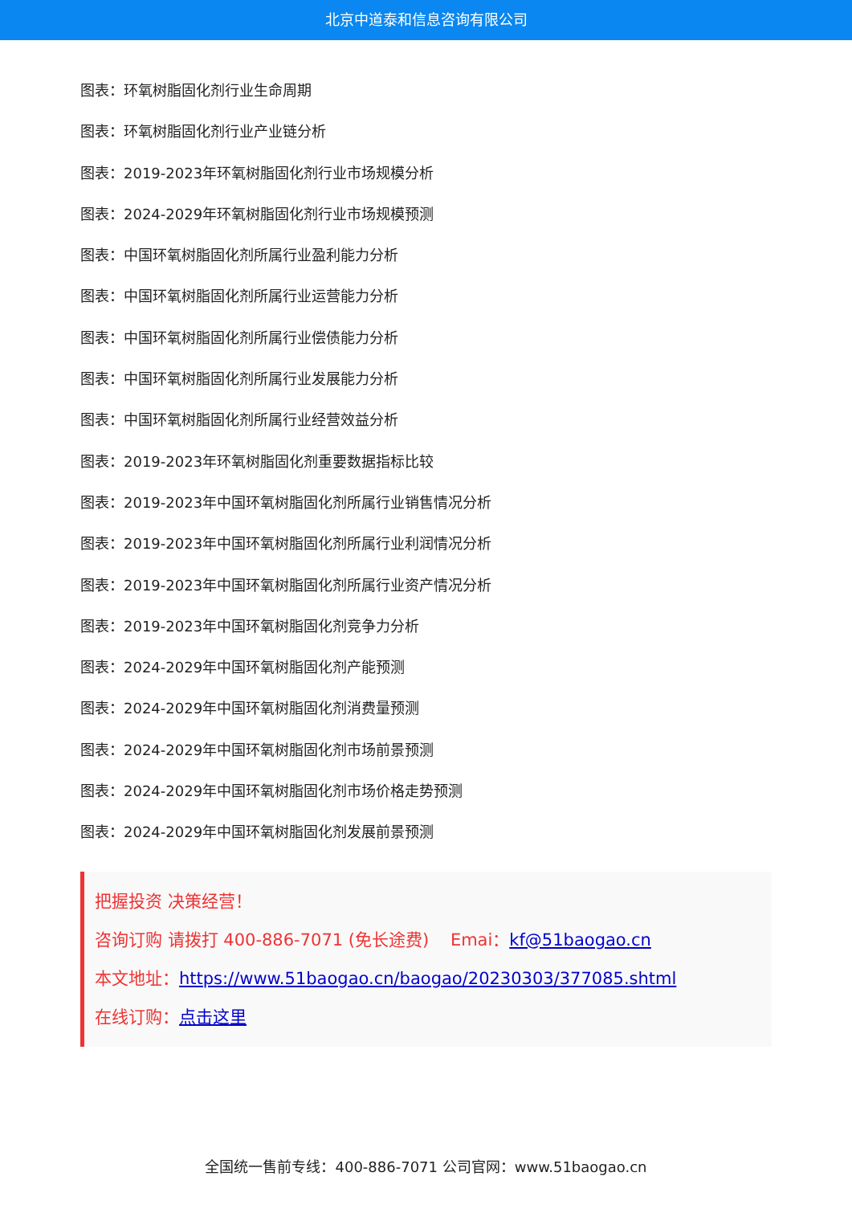北京中道泰和信息咨询有限公司
图表：环氧树脂固化剂行业生命周期
图表：环氧树脂固化剂行业产业链分析
图表：2019-2023年环氧树脂固化剂行业市场规模分析
图表：2024-2029年环氧树脂固化剂行业市场规模预测
图表：中国环氧树脂固化剂所属行业盈利能力分析
图表：中国环氧树脂固化剂所属行业运营能力分析
图表：中国环氧树脂固化剂所属行业偿债能力分析
图表：中国环氧树脂固化剂所属行业发展能力分析
图表：中国环氧树脂固化剂所属行业经营效益分析
图表：2019-2023年环氧树脂固化剂重要数据指标比较
图表：2019-2023年中国环氧树脂固化剂所属行业销售情况分析
图表：2019-2023年中国环氧树脂固化剂所属行业利润情况分析
图表：2019-2023年中国环氧树脂固化剂所属行业资产情况分析
图表：2019-2023年中国环氧树脂固化剂竞争力分析
图表：2024-2029年中国环氧树脂固化剂产能预测
图表：2024-2029年中国环氧树脂固化剂消费量预测
图表：2024-2029年中国环氧树脂固化剂市场前景预测
图表：2024-2029年中国环氧树脂固化剂市场价格走势预测
图表：2024-2029年中国环氧树脂固化剂发展前景预测
把握投资 决策经营！
咨询订购 请拨打 400-886-7071 (免长途费) Emai：kf@51baogao.cn
本文地址：https://www.51baogao.cn/baogao/20230303/377085.shtml
在线订购：点击这里
全国统一售前专线：400-886-7071 公司官网：www.51baogao.cn